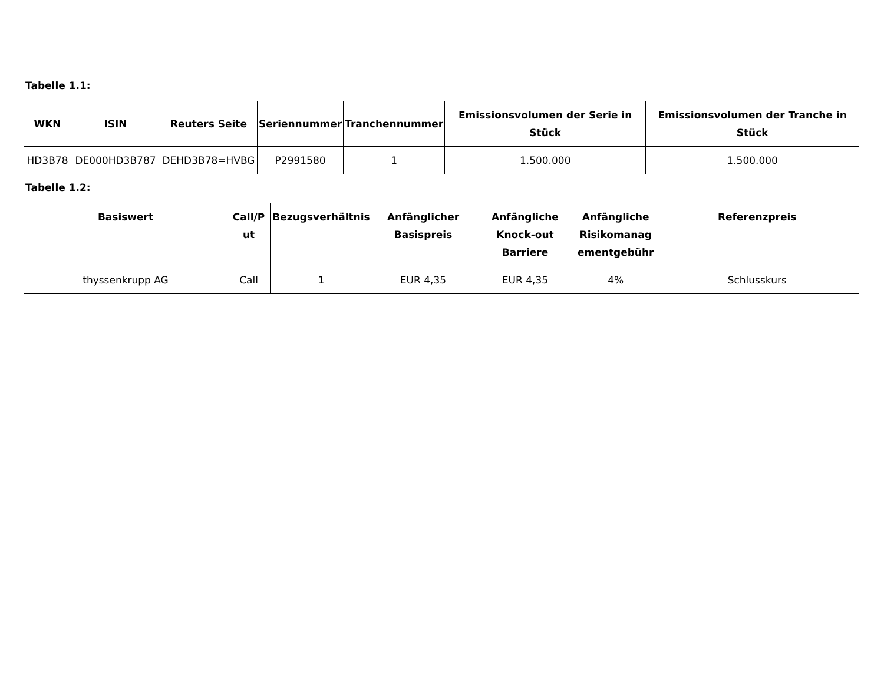Tabelle 1.1:
| WKN | ISIN | Reuters Seite | Seriennummer | Tranchennummer | Emissionsvolumen der Serie in Stück | Emissionsvolumen der Tranche in Stück |
| --- | --- | --- | --- | --- | --- | --- |
| HD3B78 | DE000HD3B787 | DEHD3B78=HVBG | P2991580 | 1 | 1.500.000 | 1.500.000 |
Tabelle 1.2:
| Basiswert | Call/P ut | Bezugsverhältnis | Anfänglicher Basispreis | Anfängliche Knock-out Barriere | Anfängliche Risikomanag ementgebühr | Referenzpreis |
| --- | --- | --- | --- | --- | --- | --- |
| thyssenkrupp AG | Call | 1 | EUR 4,35 | EUR 4,35 | 4% | Schlusskurs |